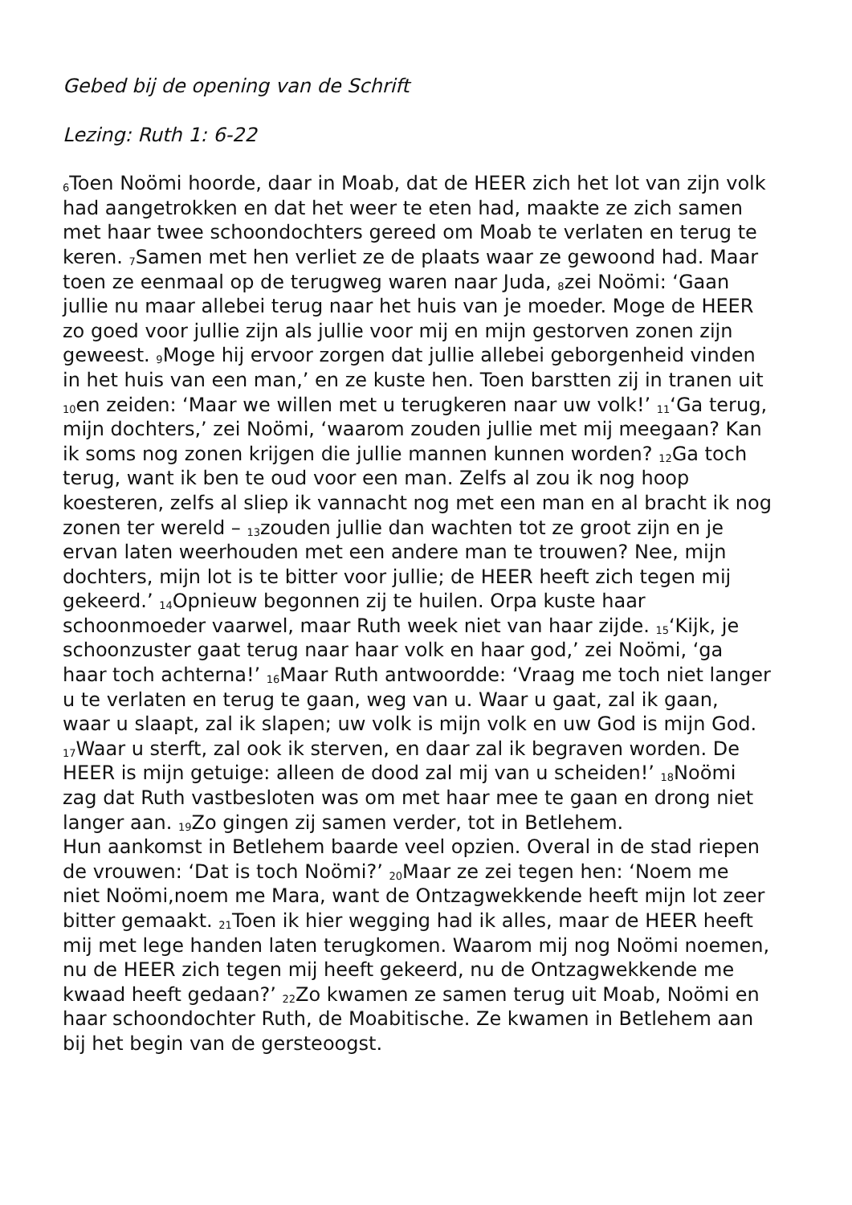Gebed bij de opening van de Schrift
Lezing: Ruth 1: 6-22
<sub>6</sub>Toen Noömi hoorde, daar in Moab, dat de HEER zich het lot van zijn volk had aangetrokken en dat het weer te eten had, maakte ze zich samen met haar twee schoondochters gereed om Moab te verlaten en terug te keren. <sub>7</sub>Samen met hen verliet ze de plaats waar ze gewoond had. Maar toen ze eenmaal op de terugweg waren naar Juda, <sub>8</sub>zei Noömi: ‘Gaan jullie nu maar allebei terug naar het huis van je moeder. Moge de HEER zo goed voor jullie zijn als jullie voor mij en mijn gestorven zonen zijn geweest. <sub>9</sub>Moge hij ervoor zorgen dat jullie allebei geborgenheid vinden in het huis van een man,’ en ze kuste hen. Toen barstten zij in tranen uit <sub>10</sub>en zeiden: ‘Maar we willen met u terugkeren naar uw volk!’ <sub>11</sub>‘Ga terug, mijn dochters,’ zei Noömi, ‘waarom zouden jullie met mij meegaan? Kan ik soms nog zonen krijgen die jullie mannen kunnen worden? <sub>12</sub>Ga toch terug, want ik ben te oud voor een man. Zelfs al zou ik nog hoop koesteren, zelfs al sliep ik vannacht nog met een man en al bracht ik nog zonen ter wereld – <sub>13</sub>zouden jullie dan wachten tot ze groot zijn en je ervan laten weerhouden met een andere man te trouwen? Nee, mijn dochters, mijn lot is te bitter voor jullie; de HEER heeft zich tegen mij gekeerd.’ <sub>14</sub>Opnieuw begonnen zij te huilen. Orpa kuste haar schoonmoeder vaarwel, maar Ruth week niet van haar zijde. <sub>15</sub>‘Kijk, je schoonzuster gaat terug naar haar volk en haar god,’ zei Noömi, ‘ga haar toch achterna!’ <sub>16</sub>Maar Ruth antwoordde: ‘Vraag me toch niet langer u te verlaten en terug te gaan, weg van u. Waar u gaat, zal ik gaan, waar u slaapt, zal ik slapen; uw volk is mijn volk en uw God is mijn God. <sub>17</sub>Waar u sterft, zal ook ik sterven, en daar zal ik begraven worden. De HEER is mijn getuige: alleen de dood zal mij van u scheiden!’ <sub>18</sub>Noömi zag dat Ruth vastbesloten was om met haar mee te gaan en drong niet langer aan. <sub>19</sub>Zo gingen zij samen verder, tot in Betlehem.
Hun aankomst in Betlehem baarde veel opzien. Overal in de stad riepen de vrouwen: ‘Dat is toch Noömi?’ <sub>20</sub>Maar ze zei tegen hen: ‘Noem me niet Noömi,noem me Mara, want de Ontzagwekkende heeft mijn lot zeer bitter gemaakt. <sub>21</sub>Toen ik hier wegging had ik alles, maar de HEER heeft mij met lege handen laten terugkomen. Waarom mij nog Noömi noemen, nu de HEER zich tegen mij heeft gekeerd, nu de Ontzagwekkende me kwaad heeft gedaan?’ <sub>22</sub>Zo kwamen ze samen terug uit Moab, Noömi en haar schoondochter Ruth, de Moabitische. Ze kwamen in Betlehem aan bij het begin van de gersteoogst.